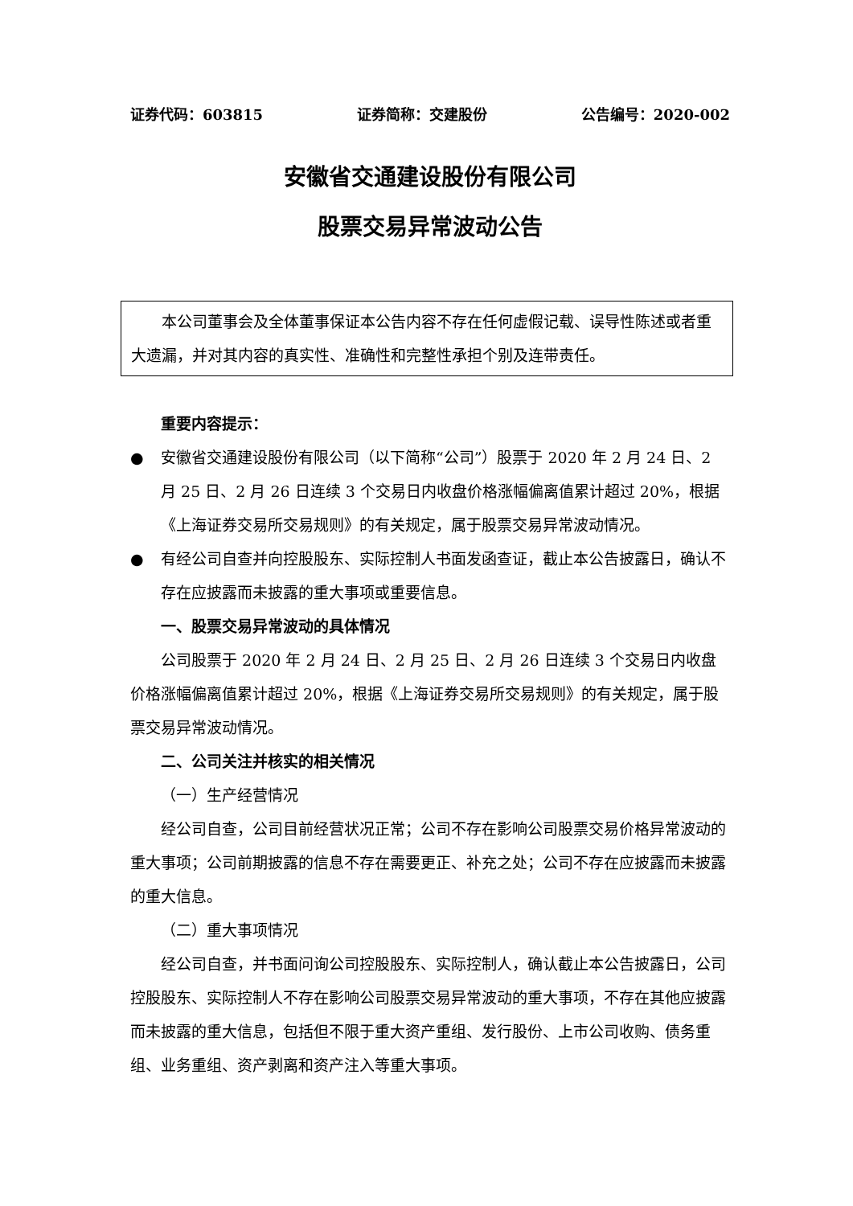证券代码：603815 证券简称：交建股份 公告编号：2020-002
安徽省交通建设股份有限公司
股票交易异常波动公告
本公司董事会及全体董事保证本公告内容不存在任何虚假记载、误导性陈述或者重大遗漏，并对其内容的真实性、准确性和完整性承担个别及连带责任。
重要内容提示：
● 安徽省交通建设股份有限公司（以下简称“公司”）股票于 2020 年 2 月 24 日、2 月 25 日、2 月 26 日连续 3 个交易日内收盘价格涨幅偏离值累计超过 20%，根据《上海证券交易所交易规则》的有关规定，属于股票交易异常波动情况。
● 有经公司自查并向控股股东、实际控制人书面发函查证，截止本公告披露日，确认不存在应披露而未披露的重大事项或重要信息。
一、股票交易异常波动的具体情况
公司股票于 2020 年 2 月 24 日、2 月 25 日、2 月 26 日连续 3 个交易日内收盘价格涨幅偏离值累计超过 20%，根据《上海证券交易所交易规则》的有关规定，属于股票交易异常波动情况。
二、公司关注并核实的相关情况
（一）生产经营情况
经公司自查，公司目前经营状况正常；公司不存在影响公司股票交易价格异常波动的重大事项；公司前期披露的信息不存在需要更正、补充之处；公司不存在应披露而未披露的重大信息。
（二）重大事项情况
经公司自查，并书面问询公司控股股东、实际控制人，确认截止本公告披露日，公司控股股东、实际控制人不存在影响公司股票交易异常波动的重大事项，不存在其他应披露而未披露的重大信息，包括但不限于重大资产重组、发行股份、上市公司收购、债务重组、业务重组、资产剥离和资产注入等重大事项。